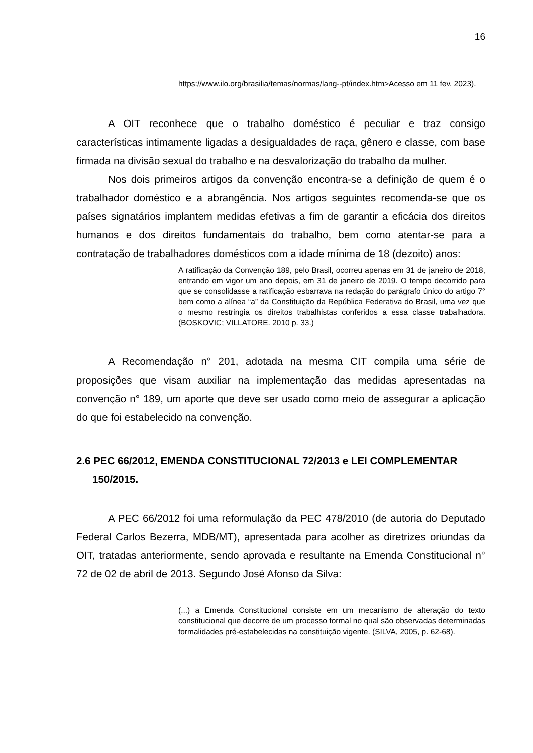16
https://www.ilo.org/brasilia/temas/normas/lang--pt/index.htm>Acesso em 11 fev. 2023).
A OIT reconhece que o trabalho doméstico é peculiar e traz consigo características intimamente ligadas a desigualdades de raça, gênero e classe, com base firmada na divisão sexual do trabalho e na desvalorização do trabalho da mulher.
Nos dois primeiros artigos da convenção encontra-se a definição de quem é o trabalhador doméstico e a abrangência. Nos artigos seguintes recomenda-se que os países signatários implantem medidas efetivas a fim de garantir a eficácia dos direitos humanos e dos direitos fundamentais do trabalho, bem como atentar-se para a contratação de trabalhadores domésticos com a idade mínima de 18 (dezoito) anos:
A ratificação da Convenção 189, pelo Brasil, ocorreu apenas em 31 de janeiro de 2018, entrando em vigor um ano depois, em 31 de janeiro de 2019. O tempo decorrido para que se consolidasse a ratificação esbarrava na redação do parágrafo único do artigo 7° bem como a alínea “a” da Constituição da República Federativa do Brasil, uma vez que o mesmo restringia os direitos trabalhistas conferidos a essa classe trabalhadora. (BOSKOVIC; VILLATORE. 2010 p. 33.)
A Recomendação n° 201, adotada na mesma CIT compila uma série de proposições que visam auxiliar na implementação das medidas apresentadas na convenção n° 189, um aporte que deve ser usado como meio de assegurar a aplicação do que foi estabelecido na convenção.
2.6 PEC 66/2012, EMENDA CONSTITUCIONAL 72/2013 e LEI COMPLEMENTAR 150/2015.
A PEC 66/2012 foi uma reformulação da PEC 478/2010 (de autoria do Deputado Federal Carlos Bezerra, MDB/MT), apresentada para acolher as diretrizes oriundas da OIT, tratadas anteriormente, sendo aprovada e resultante na Emenda Constitucional n° 72 de 02 de abril de 2013. Segundo José Afonso da Silva:
(...) a Emenda Constitucional consiste em um mecanismo de alteração do texto constitucional que decorre de um processo formal no qual são observadas determinadas formalidades pré-estabelecidas na constituição vigente. (SILVA, 2005, p. 62-68).